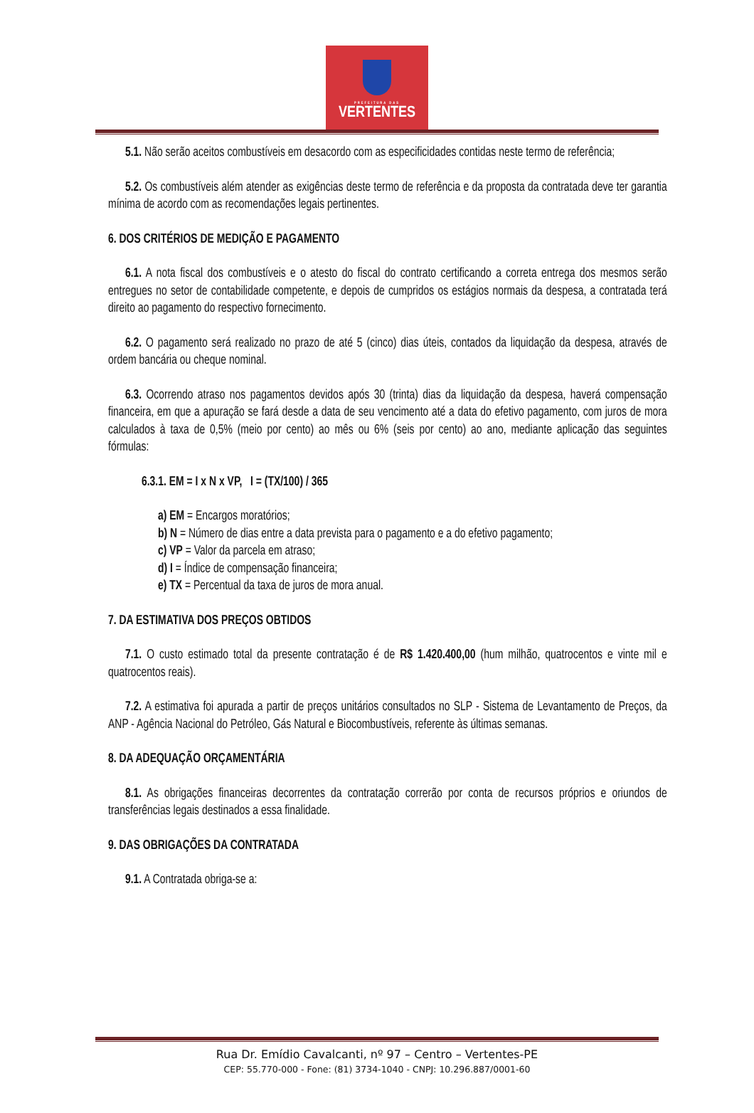PREFEITURA DAS
VERTENTES
5.1. Não serão aceitos combustíveis em desacordo com as especificidades contidas neste termo de referência;
5.2. Os combustíveis além atender as exigências deste termo de referência e da proposta da contratada deve ter garantia mínima de acordo com as recomendações legais pertinentes.
6. DOS CRITÉRIOS DE MEDIÇÃO E PAGAMENTO
6.1. A nota fiscal dos combustíveis e o atesto do fiscal do contrato certificando a correta entrega dos mesmos serão entregues no setor de contabilidade competente, e depois de cumpridos os estágios normais da despesa, a contratada terá direito ao pagamento do respectivo fornecimento.
6.2. O pagamento será realizado no prazo de até 5 (cinco) dias úteis, contados da liquidação da despesa, através de ordem bancária ou cheque nominal.
6.3. Ocorrendo atraso nos pagamentos devidos após 30 (trinta) dias da liquidação da despesa, haverá compensação financeira, em que a apuração se fará desde a data de seu vencimento até a data do efetivo pagamento, com juros de mora calculados à taxa de 0,5% (meio por cento) ao mês ou 6% (seis por cento) ao ano, mediante aplicação das seguintes fórmulas:
6.3.1. EM = I x N x VP, I = (TX/100) / 365
a) EM = Encargos moratórios;
b) N = Número de dias entre a data prevista para o pagamento e a do efetivo pagamento;
c) VP = Valor da parcela em atraso;
d) I = Índice de compensação financeira;
e) TX = Percentual da taxa de juros de mora anual.
7. DA ESTIMATIVA DOS PREÇOS OBTIDOS
7.1. O custo estimado total da presente contratação é de R$ 1.420.400,00 (hum milhão, quatrocentos e vinte mil e quatrocentos reais).
7.2. A estimativa foi apurada a partir de preços unitários consultados no SLP - Sistema de Levantamento de Preços, da ANP - Agência Nacional do Petróleo, Gás Natural e Biocombustíveis, referente às últimas semanas.
8. DA ADEQUAÇÃO ORÇAMENTÁRIA
8.1. As obrigações financeiras decorrentes da contratação correrão por conta de recursos próprios e oriundos de transferências legais destinados a essa finalidade.
9. DAS OBRIGAÇÕES DA CONTRATADA
9.1. A Contratada obriga-se a:
Rua Dr. Emídio Cavalcanti, nº 97 – Centro – Vertentes-PE
CEP: 55.770-000 - Fone: (81) 3734-1040 - CNPJ: 10.296.887/0001-60